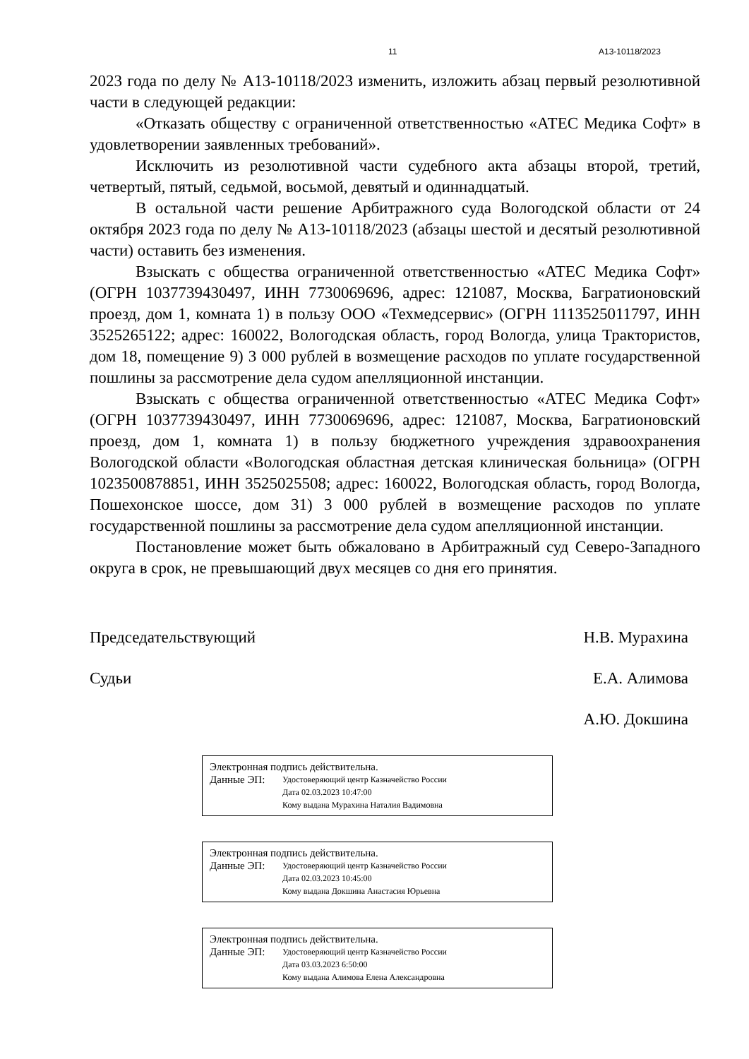11 А13-10118/2023
2023 года по делу № А13-10118/2023 изменить, изложить абзац первый резолютивной части в следующей редакции:
«Отказать обществу с ограниченной ответственностью «АТЕС Медика Софт» в удовлетворении заявленных требований».
Исключить из резолютивной части судебного акта абзацы второй, третий, четвертый, пятый, седьмой, восьмой, девятый и одиннадцатый.
В остальной части решение Арбитражного суда Вологодской области от 24 октября 2023 года по делу № А13-10118/2023 (абзацы шестой и десятый резолютивной части) оставить без изменения.
Взыскать с общества ограниченной ответственностью «АТЕС Медика Софт» (ОГРН 1037739430497, ИНН 7730069696, адрес: 121087, Москва, Багратионовский проезд, дом 1, комната 1) в пользу ООО «Техмедсервис» (ОГРН 1113525011797, ИНН 3525265122; адрес: 160022, Вологодская область, город Вологда, улица Трактористов, дом 18, помещение 9) 3 000 рублей в возмещение расходов по уплате государственной пошлины за рассмотрение дела судом апелляционной инстанции.
Взыскать с общества ограниченной ответственностью «АТЕС Медика Софт» (ОГРН 1037739430497, ИНН 7730069696, адрес: 121087, Москва, Багратионовский проезд, дом 1, комната 1) в пользу бюджетного учреждения здравоохранения Вологодской области «Вологодская областная детская клиническая больница» (ОГРН 1023500878851, ИНН 3525025508; адрес: 160022, Вологодская область, город Вологда, Пошехонское шоссе, дом 31) 3 000 рублей в возмещение расходов по уплате государственной пошлины за рассмотрение дела судом апелляционной инстанции.
Постановление может быть обжаловано в Арбитражный суд Северо-Западного округа в срок, не превышающий двух месяцев со дня его принятия.
Председательствующий Н.В. Мурахина
Судьи Е.А. Алимова
А.Ю. Докшина
Электронная подпись действительна.
Данные ЭП: Удостоверяющий центр Казначейство России
Дата 02.03.2023 10:47:00
Кому выдана Мурахина Наталия Вадимовна
Электронная подпись действительна.
Данные ЭП: Удостоверяющий центр Казначейство России
Дата 02.03.2023 10:45:00
Кому выдана Докшина Анастасия Юрьевна
Электронная подпись действительна.
Данные ЭП: Удостоверяющий центр Казначейство России
Дата 03.03.2023 6:50:00
Кому выдана Алимова Елена Александровна